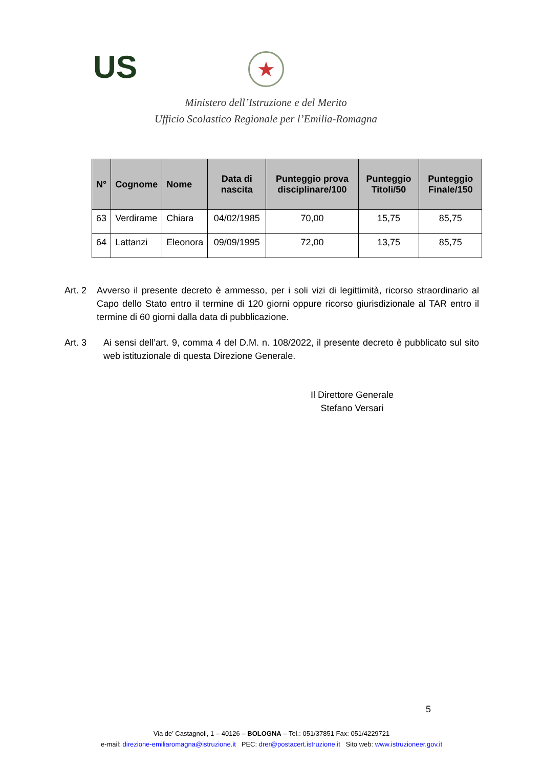US
★
Ministero dell’Istruzione e del Merito
Ufficio Scolastico Regionale per l’Emilia-Romagna
| N° | Cognome | Nome | Data di nascita | Punteggio prova disciplinare/100 | Punteggio Titoli/50 | Punteggio Finale/150 |
| --- | --- | --- | --- | --- | --- | --- |
| 63 | Verdirame | Chiara | 04/02/1985 | 70,00 | 15,75 | 85,75 |
| 64 | Lattanzi | Eleonora | 09/09/1995 | 72,00 | 13,75 | 85,75 |
Art. 2
Avverso il presente decreto è ammesso, per i soli vizi di legittimità, ricorso straordinario al Capo dello Stato entro il termine di 120 giorni oppure ricorso giurisdizionale al TAR entro il termine di 60 giorni dalla data di pubblicazione.
Art. 3 Ai sensi dell’art. 9, comma 4 del D.M. n. 108/2022, il presente decreto è pubblicato sul sito web istituzionale di questa Direzione Generale.
Il Direttore Generale
Stefano Versari
5
Via de’ Castagnoli, 1 – 40126 – BOLOGNA – Tel.: 051/37851 Fax: 051/4229721
e-mail: direzione-emiliaromagna@istruzione.it PEC: drer@postacert.istruzione.it Sito web: www.istruzioneer.gov.it